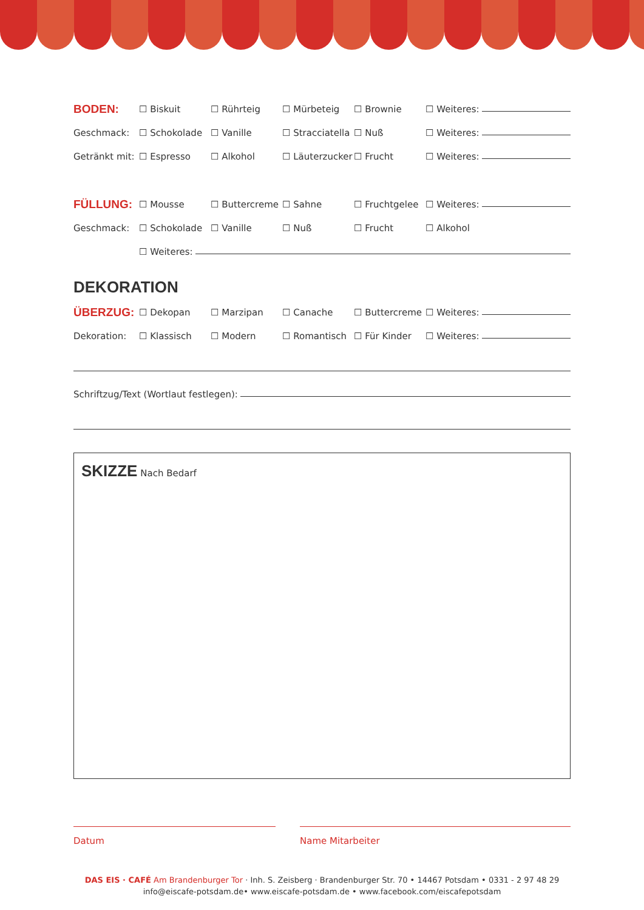BODEN: ☐ Biskuit ☐ Rührteig ☐ Mürbeteig ☐ Brownie ☐ Weiteres:
Geschmack: ☐ Schokolade ☐ Vanille ☐ Stracciatella ☐ Nuß ☐ Weiteres:
Getränkt mit: ☐ Espresso ☐ Alkohol ☐ Läuterzucker ☐ Frucht ☐ Weiteres:
FÜLLUNG: ☐ Mousse ☐ Buttercreme ☐ Sahne ☐ Fruchtgelee ☐ Weiteres:
Geschmack: ☐ Schokolade ☐ Vanille ☐ Nuß ☐ Frucht ☐ Alkohol
☐ Weiteres:
DEKORATION
ÜBERZUG: ☐ Dekopan ☐ Marzipan ☐ Canache ☐ Buttercreme ☐ Weiteres:
Dekoration: ☐ Klassisch ☐ Modern ☐ Romantisch ☐ Für Kinder ☐ Weiteres:
Schriftzug/Text (Wortlaut festlegen):
SKIZZE Nach Bedarf
Datum Name Mitarbeiter
DAS EIS · CAFÉ Am Brandenburger Tor · Inh. S. Zeisberg · Brandenburger Str. 70 • 14467 Potsdam • 0331 - 2 97 48 29
info@eiscafe-potsdam.de• www.eiscafe-potsdam.de • www.facebook.com/eiscafepotsdam